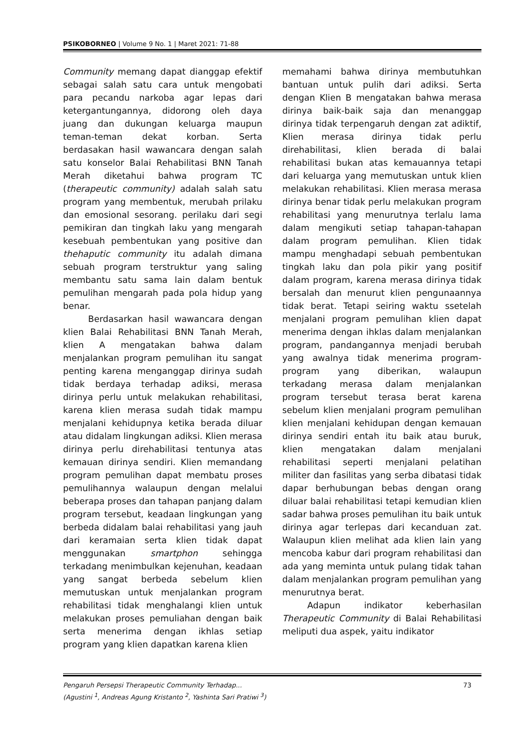PSIKOBORNEO | Volume 9 No. 1 | Maret 2021: 71-88
Community memang dapat dianggap efektif sebagai salah satu cara untuk mengobati para pecandu narkoba agar lepas dari ketergantungannya, didorong oleh daya juang dan dukungan keluarga maupun teman-teman dekat korban. Serta berdasakan hasil wawancara dengan salah satu konselor Balai Rehabilitasi BNN Tanah Merah diketahui bahwa program TC (therapeutic community) adalah salah satu program yang membentuk, merubah prilaku dan emosional sesorang. perilaku dari segi pemikiran dan tingkah laku yang mengarah kesebuah pembentukan yang positive dan thehaputic community itu adalah dimana sebuah program terstruktur yang saling membantu satu sama lain dalam bentuk pemulihan mengarah pada pola hidup yang benar.
Berdasarkan hasil wawancara dengan klien Balai Rehabilitasi BNN Tanah Merah, klien A mengatakan bahwa dalam menjalankan program pemulihan itu sangat penting karena menganggap dirinya sudah tidak berdaya terhadap adiksi, merasa dirinya perlu untuk melakukan rehabilitasi, karena klien merasa sudah tidak mampu menjalani kehidupnya ketika berada diluar atau didalam lingkungan adiksi. Klien merasa dirinya perlu direhabilitasi tentunya atas kemauan dirinya sendiri. Klien memandang program pemulihan dapat membatu proses pemulihannya walaupun dengan melalui beberapa proses dan tahapan panjang dalam program tersebut, keadaan lingkungan yang berbeda didalam balai rehabilitasi yang jauh dari keramaian serta klien tidak dapat menggunakan smartphon sehingga terkadang menimbulkan kejenuhan, keadaan yang sangat berbeda sebelum klien memutuskan untuk menjalankan program rehabilitasi tidak menghalangi klien untuk melakukan proses pemuliahan dengan baik serta menerima dengan ikhlas setiap program yang klien dapatkan karena klien
memahami bahwa dirinya membutuhkan bantuan untuk pulih dari adiksi. Serta dengan Klien B mengatakan bahwa merasa dirinya baik-baik saja dan menanggap dirinya tidak terpengaruh dengan zat adiktif, Klien merasa dirinya tidak perlu direhabilitasi, klien berada di balai rehabilitasi bukan atas kemauannya tetapi dari keluarga yang memutuskan untuk klien melakukan rehabilitasi. Klien merasa merasa dirinya benar tidak perlu melakukan program rehabilitasi yang menurutnya terlalu lama dalam mengikuti setiap tahapan-tahapan dalam program pemulihan. Klien tidak mampu menghadapi sebuah pembentukan tingkah laku dan pola pikir yang positif dalam program, karena merasa dirinya tidak bersalah dan menurut klien pengunaannya tidak berat. Tetapi seiring waktu ssetelah menjalani program pemulihan klien dapat menerima dengan ihklas dalam menjalankan program, pandangannya menjadi berubah yang awalnya tidak menerima program-program yang diberikan, walaupun terkadang merasa dalam menjalankan program tersebut terasa berat karena sebelum klien menjalani program pemulihan klien menjalani kehidupan dengan kemauan dirinya sendiri entah itu baik atau buruk, klien mengatakan dalam menjalani rehabilitasi seperti menjalani pelatihan militer dan fasilitas yang serba dibatasi tidak dapar berhubungan bebas dengan orang diluar balai rehabilitasi tetapi kemudian klien sadar bahwa proses pemulihan itu baik untuk dirinya agar terlepas dari kecanduan zat. Walaupun klien melihat ada klien lain yang mencoba kabur dari program rehabilitasi dan ada yang meminta untuk pulang tidak tahan dalam menjalankan program pemulihan yang menurutnya berat.
Adapun indikator keberhasilan Therapeutic Community di Balai Rehabilitasi meliputi dua aspek, yaitu indikator
73 Pengaruh Persepsi Therapeutic Community Terhadap...
(Agustini <sup>1</sup>, Andreas Agung Kristanto <sup>2</sup>, Yashinta Sari Pratiwi <sup>3</sup>)